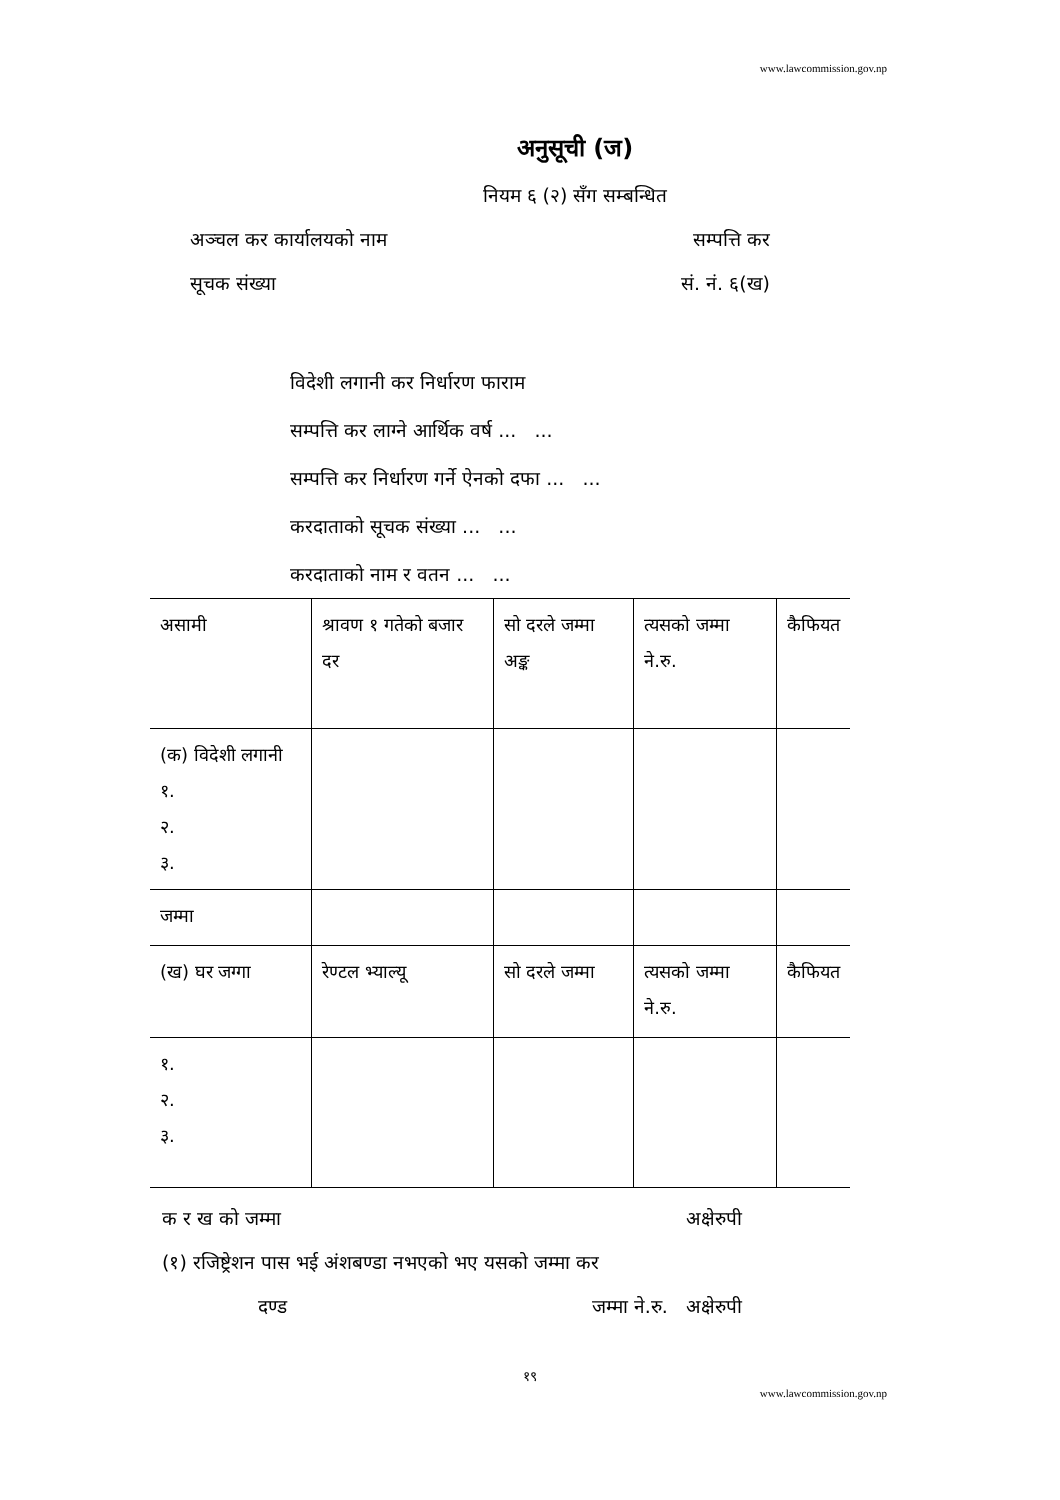www.lawcommission.gov.np
अनुसूची (ज)
नियम ६ (२) सँग सम्बन्धित
अञ्चल कर कार्यालयको नाम सम्पत्ति कर
सूचक संख्या सं. नं. ६(ख)
विदेशी लगानी कर निर्धारण फाराम
सम्पत्ति कर लाग्ने आर्थिक वर्ष ... ...
सम्पत्ति कर निर्धारण गर्ने ऐनको दफा ... ...
करदाताको सूचक संख्या ... ...
करदाताको नाम र वतन ... ...
| असामी | श्रावण १ गतेको बजार दर | सो दरले जम्मा अङ्क | त्यसको जम्मा ने.रु. | कैफियत |
| (क) विदेशी लगानी १. २. ३. | | | | |
| जम्मा | | | | |
| (ख) घर जग्गा | रेण्टल भ्याल्यू | सो दरले जम्मा | त्यसको जम्मा ने.रु. | कैफियत |
| १. २. ३. | | | | |
क र ख को जम्मा अक्षेरुपी
(१) रजिष्ट्रेशन पास भई अंशबण्डा नभएको भए यसको जम्मा कर
दण्ड जम्मा ने.रु. अक्षेरुपी
१९
www.lawcommission.gov.np